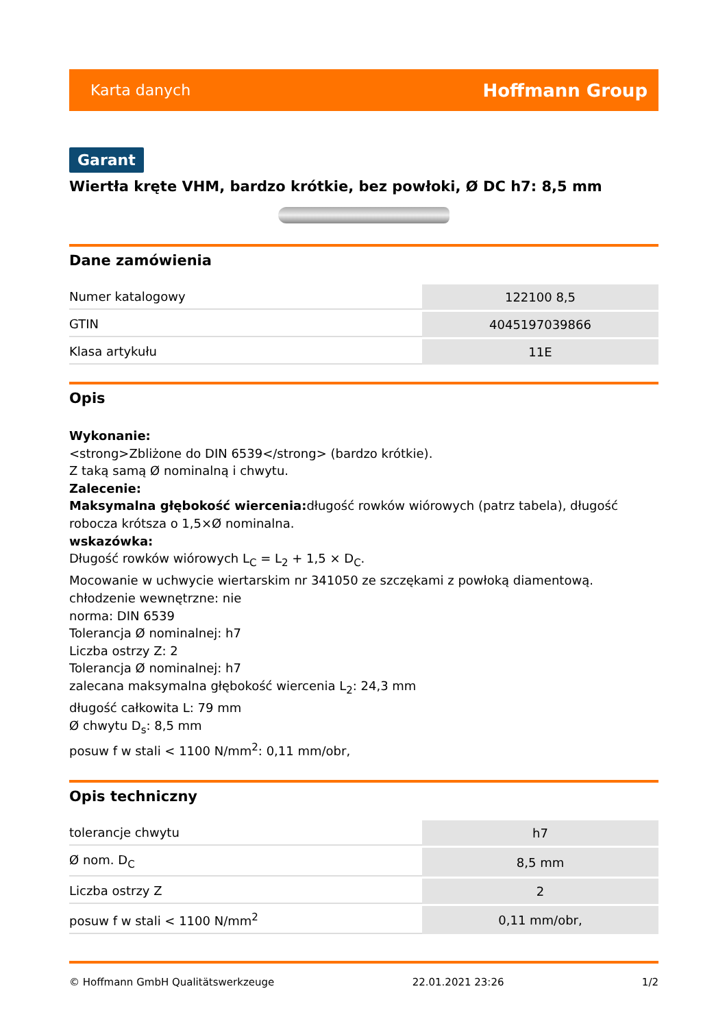Karta danych Hoffmann Group
Garant
Wiertła kręte VHM, bardzo krótkie, bez powłoki, Ø DC h7: 8,5 mm
Dane zamówienia
| Numer katalogowy | 122100 8,5 |
| GTIN | 4045197039866 |
| Klasa artykułu | 11E |
Opis
Wykonanie:
<strong>Zbliżone do DIN 6539</strong> (bardzo krótkie).
Z taką samą Ø nominalną i chwytu.
Zalecenie:
Maksymalna głębokość wiercenia: długość rowków wiórowych (patrz tabela), długość robocza krótsza o 1,5×Ø nominalna.
wskazówka:
Długość rowków wiórowych L<sub>C</sub> = L<sub>2</sub> + 1,5 × D<sub>C</sub>.
Mocowanie w uchwycie wiertarskim nr 341050 ze szczękami z powłoką diamentową.
chłodzenie wewnętrzne: nie
norma: DIN 6539
Tolerancja Ø nominalnej: h7
Liczba ostrzy Z: 2
Tolerancja Ø nominalnej: h7
zalecana maksymalna głębokość wiercenia L<sub>2</sub>: 24,3 mm
długość całkowita L: 79 mm
Ø chwytu D<sub>s</sub>: 8,5 mm
posuw f w stali < 1100 N/mm<sup>2</sup>: 0,11 mm/obr,
Opis techniczny
| tolerancje chwytu | h7 |
| Ø nom. D<sub>C</sub> | 8,5 mm |
| Liczba ostrzy Z | 2 |
| posuw f w stali < 1100 N/mm<sup>2</sup> | 0,11 mm/obr, |
© Hoffmann GmbH Qualitätswerkzeuge 22.01.2021 23:26 1/2